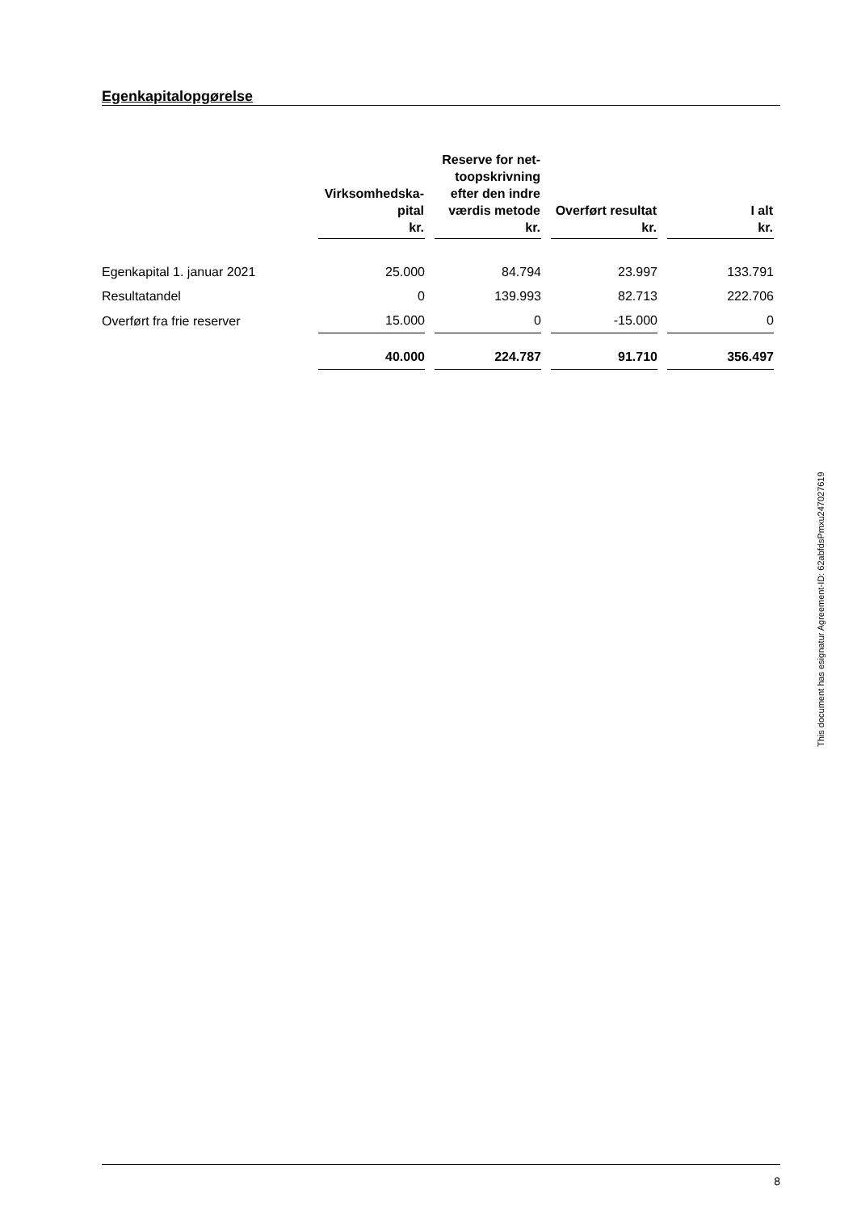Egenkapitalopgørelse
| | Virksomhedska- pital kr. | Reserve for net- toopskrivning efter den indre værdis metode kr. | Overført resultat kr. | I alt kr. |
| --- | --- | --- | --- | --- |
| Egenkapital 1. januar 2021 | 25.000 | 84.794 | 23.997 | 133.791 |
| Resultatandel | 0 | 139.993 | 82.713 | 222.706 |
| Overført fra frie reserver | 15.000 | 0 | -15.000 | 0 |
| | 40.000 | 224.787 | 91.710 | 356.497 |
This document has esignatur Agreement-ID: 62abfdsPmxu247027619
8